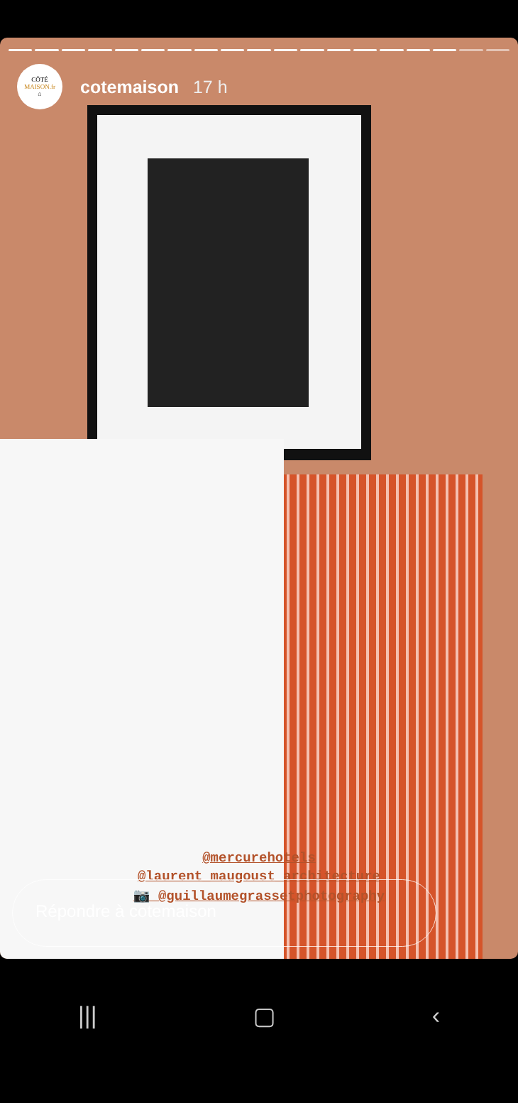CÔTÉ
MAISON.fr
⌂
cotemaison 17 h
@mercurehotels
@laurent_maugoust_architecture
📷 @guillaumegrassetphotography
Répondre à cotemaison
||| ▢ ‹